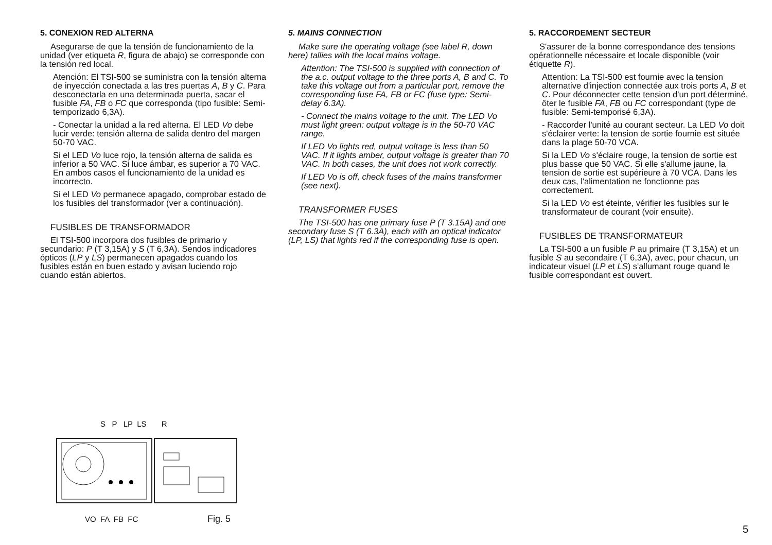5. CONEXION RED ALTERNA
Asegurarse de que la tensión de funcionamiento de la unidad (ver etiqueta R, figura de abajo) se corresponde con la tensión red local.
Atención: El TSI-500 se suministra con la tensión alterna de inyección conectada a las tres puertas A, B y C. Para desconectarla en una determinada puerta, sacar el fusible FA, FB o FC que corresponda (tipo fusible: Semi-temporizado 6,3A).
- Conectar la unidad a la red alterna. El LED Vo debe lucir verde: tensión alterna de salida dentro del margen 50-70 VAC.
Si el LED Vo luce rojo, la tensión alterna de salida es inferior a 50 VAC. Si luce ámbar, es superior a 70 VAC. En ambos casos el funcionamiento de la unidad es incorrecto.
Si el LED Vo permanece apagado, comprobar estado de los fusibles del transformador (ver a continuación).
FUSIBLES DE TRANSFORMADOR
El TSI-500 incorpora dos fusibles de primario y secundario: P (T 3,15A) y S (T 6,3A). Sendos indicadores ópticos (LP y LS) permanecen apagados cuando los fusibles están en buen estado y avisan luciendo rojo cuando están abiertos.
5. MAINS CONNECTION
Make sure the operating voltage (see label R, down here) tallies with the local mains voltage.
Attention: The TSI-500 is supplied with connection of the a.c. output voltage to the three ports A, B and C. To take this voltage out from a particular port, remove the corresponding fuse FA, FB or FC (fuse type: Semi-delay 6.3A).
- Connect the mains voltage to the unit. The LED Vo must light green: output voltage is in the 50-70 VAC range.
If LED Vo lights red, output voltage is less than 50 VAC. If it lights amber, output voltage is greater than 70 VAC. In both cases, the unit does not work correctly.
If LED Vo is off, check fuses of the mains transformer (see next).
TRANSFORMER FUSES
The TSI-500 has one primary fuse P (T 3.15A) and one secondary fuse S (T 6.3A), each with an optical indicator (LP, LS) that lights red if the corresponding fuse is open.
5. RACCORDEMENT SECTEUR
S'assurer de la bonne correspondance des tensions opérationnelle nécessaire et locale disponible (voir étiquette R).
Attention: La TSI-500 est fournie avec la tension alternative d'injection connectée aux trois ports A, B et C. Pour déconnecter cette tension d'un port déterminé, ôter le fusible FA, FB ou FC correspondant (type de fusible: Semi-temporisé 6,3A).
- Raccorder l'unité au courant secteur. La LED Vo doit s'éclairer verte: la tension de sortie fournie est située dans la plage 50-70 VCA.
Si la LED Vo s'éclaire rouge, la tension de sortie est plus basse que 50 VAC. Si elle s'allume jaune, la tension de sortie est supérieure à 70 VCA. Dans les deux cas, l'alimentation ne fonctionne pas correctement.
Si la LED Vo est éteinte, vérifier les fusibles sur le transformateur de courant (voir ensuite).
FUSIBLES DE TRANSFORMATEUR
La TSI-500 a un fusible P au primaire (T 3,15A) et un fusible S au secondaire (T 6,3A), avec, pour chacun, un indicateur visuel (LP et LS) s'allumant rouge quand le fusible correspondant est ouvert.
S P LP LS R
VO FA FB FC
Fig. 5
5